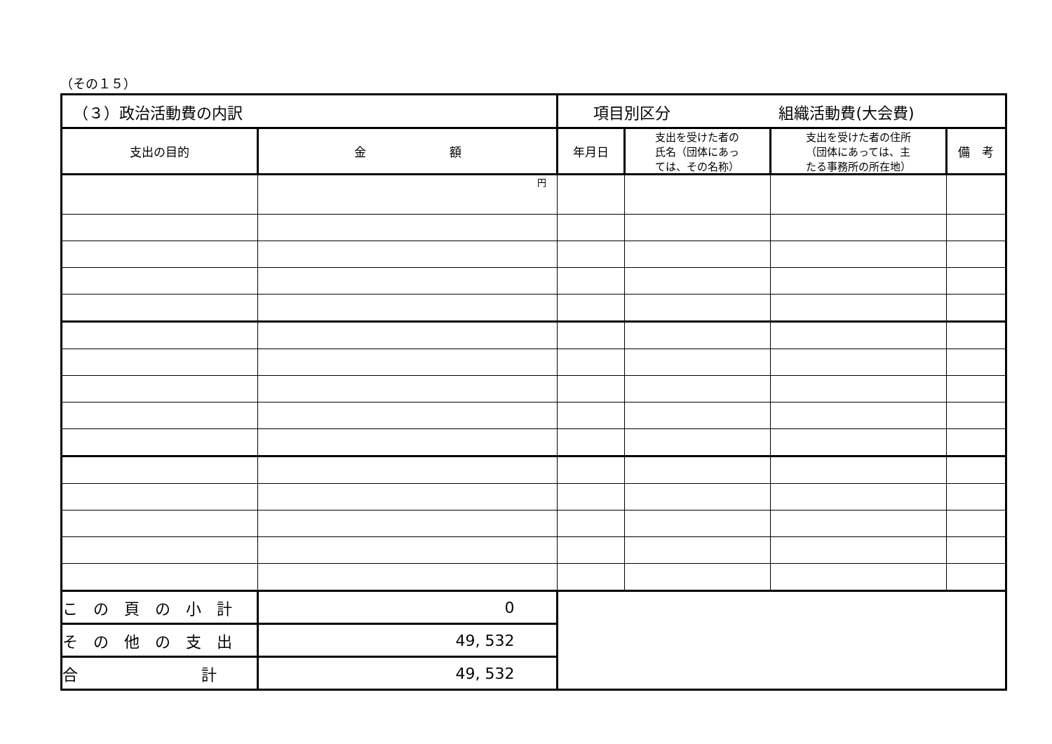（その１５）
| （３）政治活動費の内訳 | | 項目別区分 組織活動費(大会費) | | | |
| 支出の目的 | 金 額 | 年月日 | 支出を受けた者の 氏名（団体にあっ ては、その名称） | 支出を受けた者の住所 （団体にあっては、主 たる事務所の所在地） | 備 考 |
| | 円 | | | | |
| この頁の小計 | 0 | | | | |
| その他の支出 | 49, 532 | | | | |
| 合 計 | 49, 532 | | | | |